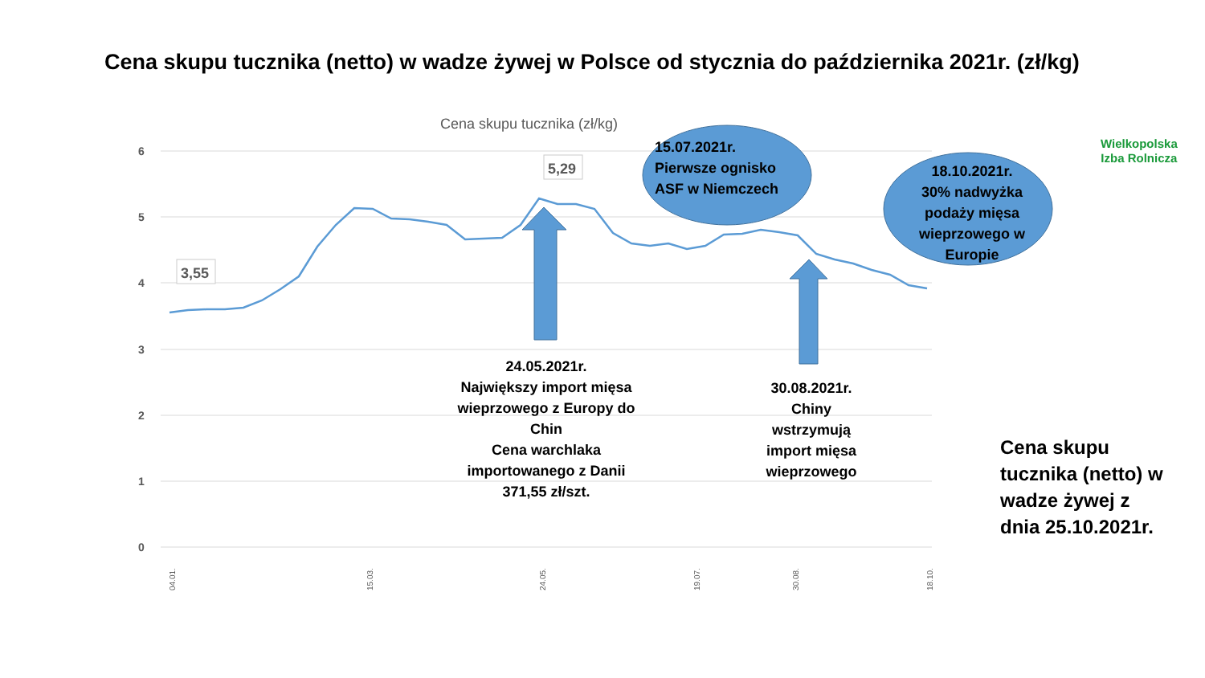6
5
4
3
2
1
0
Cena skupu tucznika (zł/kg)
3,55
5,29
04.01.
15.03.
24.05.
19.07.
30.08.
18.10.
Cena skupu tucznika (netto) w wadze żywej w Polsce od stycznia do października 2021r. (zł/kg)
Wielkopolska
Izba Rolnicza
15.07.2021r.
Pierwsze ognisko
ASF w Niemczech
18.10.2021r.
30% nadwyżka podaży mięsa wieprzowego w Europie
24.05.2021r.
Największy import mięsa wieprzowego z Europy do Chin
Cena warchlaka importowanego z Danii
371,55 zł/szt.
30.08.2021r.
Chiny wstrzymują import mięsa wieprzowego
Cena skupu
tucznika (netto) w
wadze żywej z
dnia 25.10.2021r.